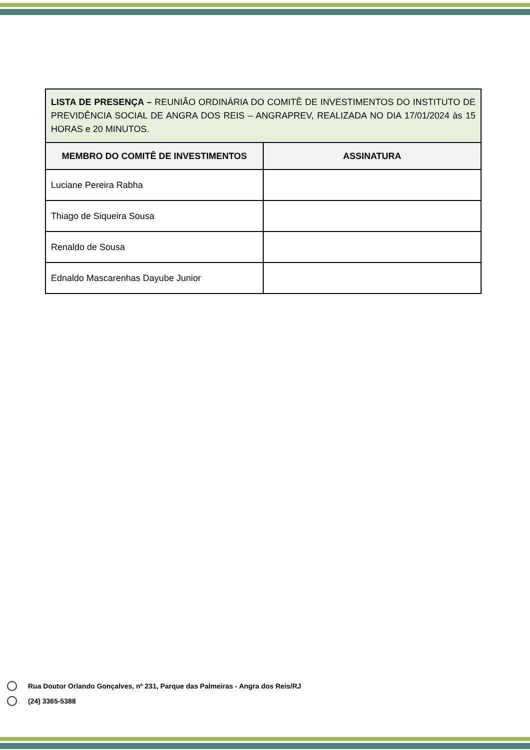| LISTA DE PRESENÇA – REUNIÃO ORDINÁRIA DO COMITÊ DE INVESTIMENTOS DO INSTITUTO DE PREVIDÊNCIA SOCIAL DE ANGRA DOS REIS – ANGRAPREV, REALIZADA NO DIA 17/01/2024 às 15 HORAS e 20 MINUTOS. | |
| MEMBRO DO COMITÊ DE INVESTIMENTOS | ASSINATURA |
| Luciane Pereira Rabha | |
| Thiago de Siqueira Sousa | |
| Renaldo de Sousa | |
| Ednaldo Mascarenhas Dayube Junior | |
Rua Doutor Orlando Gonçalves, nº 231, Parque das Palmeiras - Angra dos Reis/RJ
(24) 3365-5388